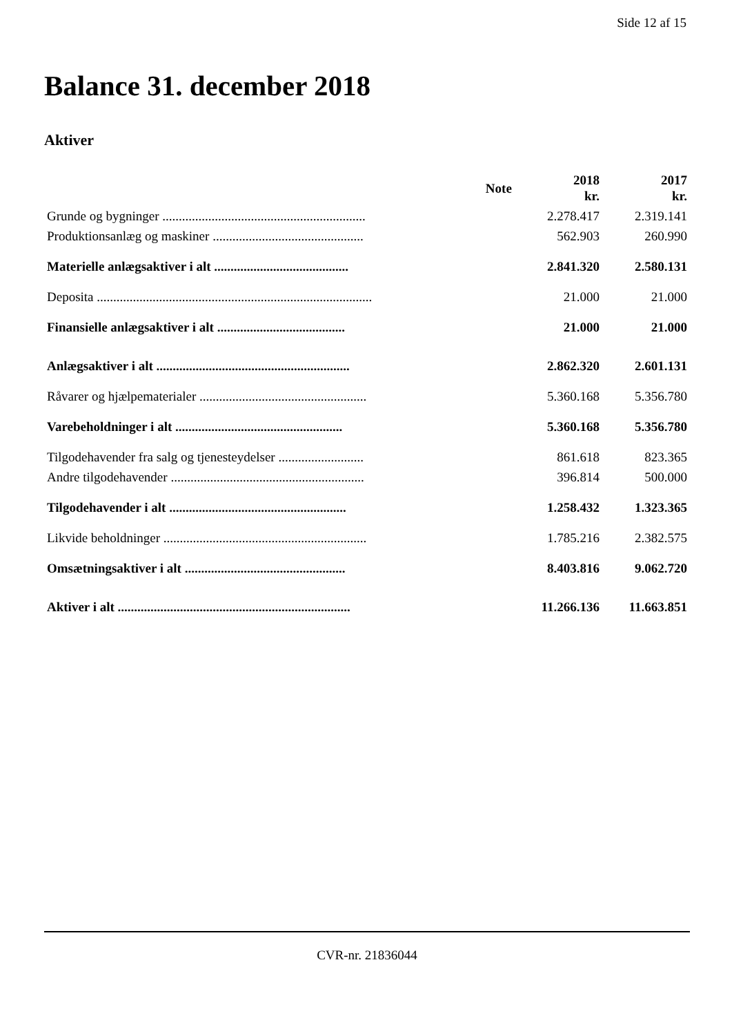Side 12 af 15
Balance 31. december 2018
Aktiver
| | Note | 2018 kr. | 2017 kr. |
| --- | --- | --- | --- |
| Grunde og bygninger .............................................................. | | 2.278.417 | 2.319.141 |
| Produktionsanlæg og maskiner .............................................. | | 562.903 | 260.990 |
| Materielle anlægsaktiver i alt ......................................... | | 2.841.320 | 2.580.131 |
| Deposita .................................................................................... | | 21.000 | 21.000 |
| Finansielle anlægsaktiver i alt ....................................... | | 21.000 | 21.000 |
| Anlægsaktiver i alt ........................................................... | | 2.862.320 | 2.601.131 |
| Råvarer og hjælpematerialer ................................................... | | 5.360.168 | 5.356.780 |
| Varebeholdninger i alt ................................................... | | 5.360.168 | 5.356.780 |
| Tilgodehavender fra salg og tjenesteydelser .......................... | | 861.618 | 823.365 |
| Andre tilgodehavender ........................................................... | | 396.814 | 500.000 |
| Tilgodehavender i alt ...................................................... | | 1.258.432 | 1.323.365 |
| Likvide beholdninger .............................................................. | | 1.785.216 | 2.382.575 |
| Omsætningsaktiver i alt ................................................. | | 8.403.816 | 9.062.720 |
| Aktiver i alt ....................................................................... | | 11.266.136 | 11.663.851 |
CVR-nr. 21836044